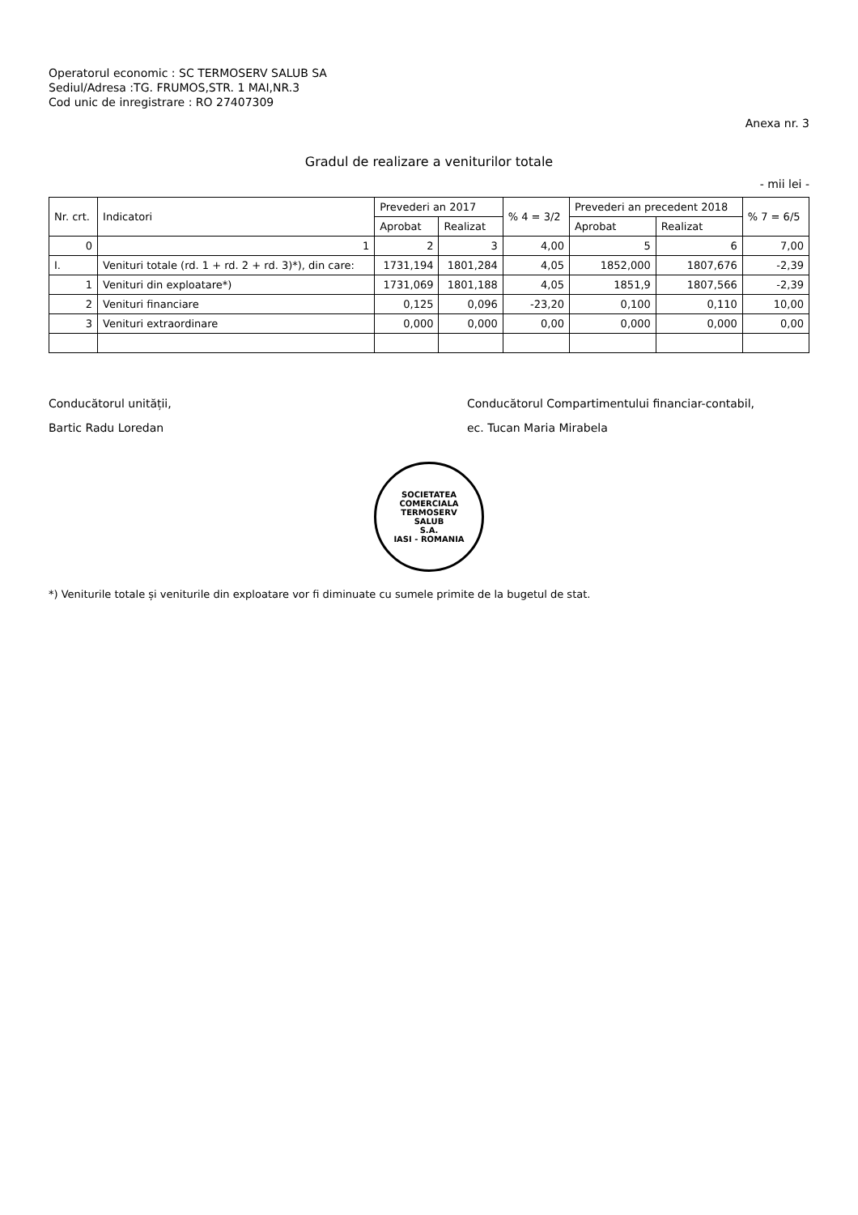Operatorul economic : SC TERMOSERV SALUB SA
Sediul/Adresa :TG. FRUMOS,STR. 1 MAI,NR.3
Cod unic de inregistrare : RO 27407309
Anexa nr. 3
Gradul de realizare a veniturilor totale
- mii lei -
| Nr. crt. | Indicatori | Prevederi an 2017 | | % 4 = 3/2 | Prevederi an precedent 2018 | | % 7 = 6/5 |
| --- | --- | --- | --- | --- | --- | --- | --- |
| | | Aprobat | Realizat | | Aprobat | Realizat | |
| 0 | 1 | 2 | 3 | 4,00 | 5 | 6 | 7,00 |
| I. | Venituri totale (rd. 1 + rd. 2 + rd. 3)*), din care: | 1731,194 | 1801,284 | 4,05 | 1852,000 | 1807,676 | -2,39 |
| 1 | Venituri din exploatare*) | 1731,069 | 1801,188 | 4,05 | 1851,9 | 1807,566 | -2,39 |
| 2 | Venituri financiare | 0,125 | 0,096 | -23,20 | 0,100 | 0,110 | 10,00 |
| 3 | Venituri extraordinare | 0,000 | 0,000 | 0,00 | 0,000 | 0,000 | 0,00 |
Conducătorul unității,
Bartic Radu Loredan
Conducătorul Compartimentului financiar-contabil,
ec. Tucan Maria Mirabela
SOCIETATEA COMERCIALA
TERMOSERV
SALUB
S.A.
IASI - ROMANIA
*) Veniturile totale și veniturile din exploatare vor fi diminuate cu sumele primite de la bugetul de stat.